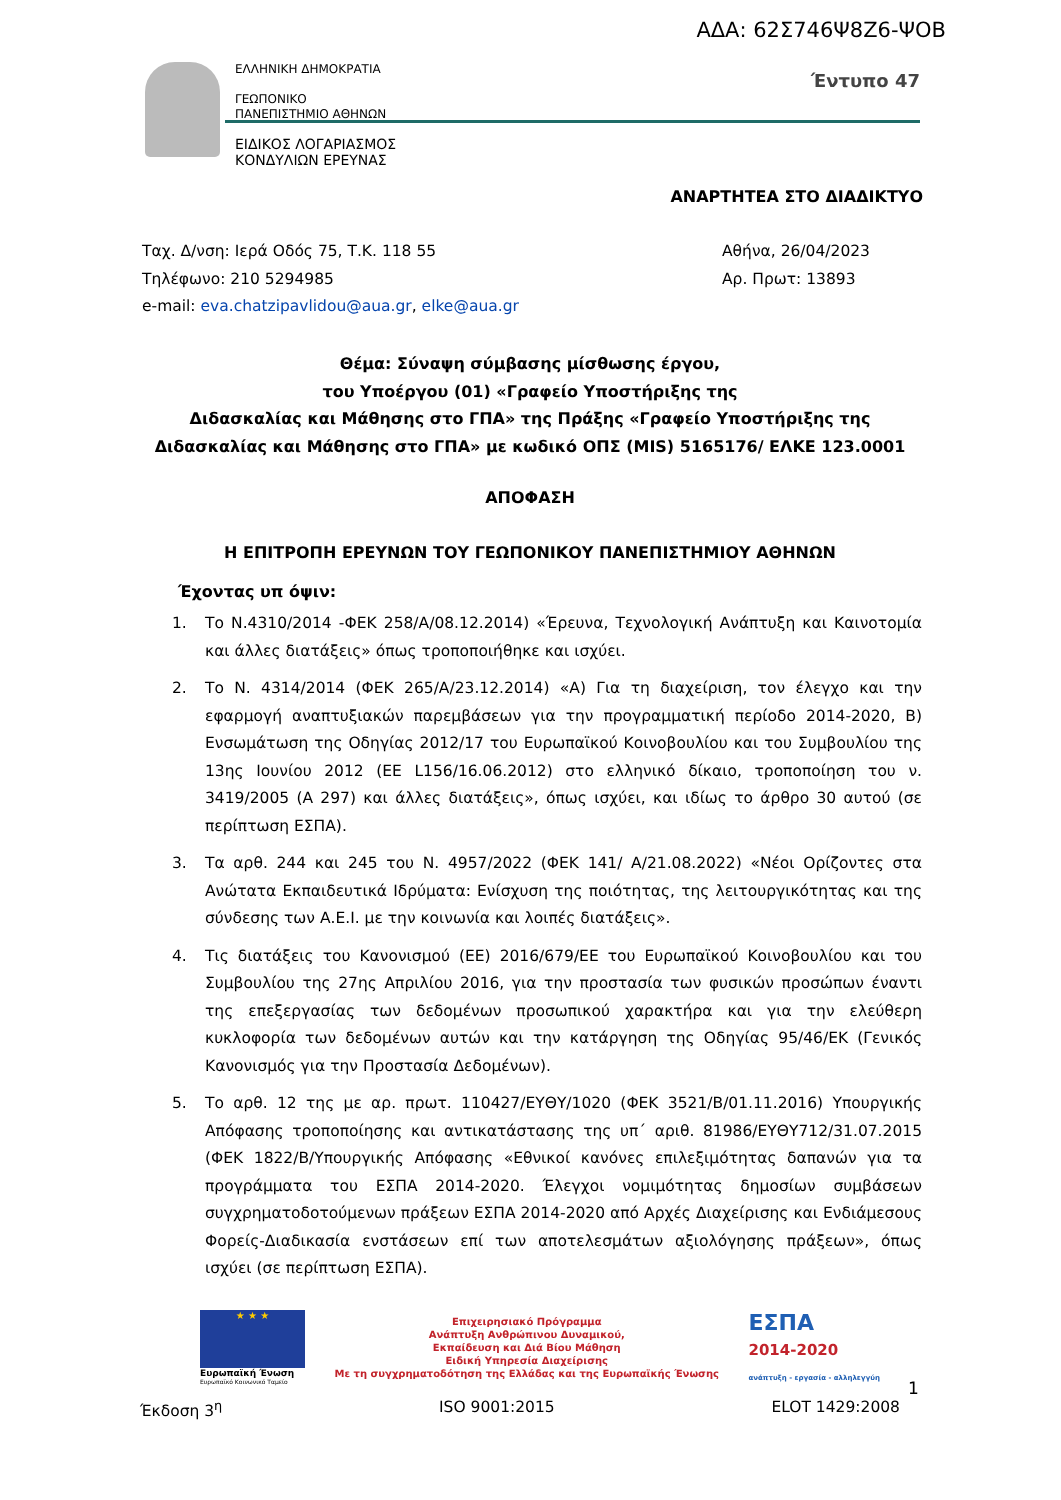ΑΔΑ: 62Σ746Ψ8Ζ6-ΨΟΒ
ΕΛΛΗΝΙΚΗ ΔΗΜΟΚΡΑΤΙΑ
ΓΕΩΠΟΝΙΚΟ
ΠΑΝΕΠΙΣΤΗΜΙΟ ΑΘΗΝΩΝ
ΕΙΔΙΚΟΣ ΛΟΓΑΡΙΑΣΜΟΣ
ΚΟΝΔΥΛΙΩΝ ΕΡΕΥΝΑΣ
Έντυπο 47
ΑΝΑΡΤΗΤΕΑ ΣΤΟ ΔΙΑΔΙΚΤΥΟ
Ταχ. Δ/νση: Ιερά Οδός 75, Τ.Κ. 118 55
Τηλέφωνο: 210 5294985
e-mail: eva.chatzipavlidou@aua.gr, elke@aua.gr
Αθήνα, 26/04/2023
Αρ. Πρωτ: 13893
Θέμα: Σύναψη σύμβασης μίσθωσης έργου,
του Υποέργου (01) «Γραφείο Υποστήριξης της
Διδασκαλίας και Μάθησης στο ΓΠΑ» της Πράξης «Γραφείο Υποστήριξης της
Διδασκαλίας και Μάθησης στο ΓΠΑ» με κωδικό ΟΠΣ (MIS) 5165176/ ΕΛΚΕ 123.0001
ΑΠΟΦΑΣΗ
Η ΕΠΙΤΡΟΠΗ ΕΡΕΥΝΩΝ ΤΟΥ ΓΕΩΠΟΝΙΚΟΥ ΠΑΝΕΠΙΣΤΗΜΙΟΥ ΑΘΗΝΩΝ
Έχοντας υπ όψιν:
1. Το Ν.4310/2014 -ΦΕΚ 258/Α/08.12.2014) «Έρευνα, Τεχνολογική Ανάπτυξη και Καινοτομία και άλλες διατάξεις» όπως τροποποιήθηκε και ισχύει.
2. Το Ν. 4314/2014 (ΦΕΚ 265/Α/23.12.2014) «Α) Για τη διαχείριση, τον έλεγχο και την εφαρμογή αναπτυξιακών παρεμβάσεων για την προγραμματική περίοδο 2014-2020, Β) Ενσωμάτωση της Οδηγίας 2012/17 του Ευρωπαϊκού Κοινοβουλίου και του Συμβουλίου της 13ης Ιουνίου 2012 (ΕΕ L156/16.06.2012) στο ελληνικό δίκαιο, τροποποίηση του ν. 3419/2005 (Α 297) και άλλες διατάξεις», όπως ισχύει, και ιδίως το άρθρο 30 αυτού (σε περίπτωση ΕΣΠΑ).
3. Τα αρθ. 244 και 245 του Ν. 4957/2022 (ΦΕΚ 141/ Α/21.08.2022) «Νέοι Ορίζοντες στα Ανώτατα Εκπαιδευτικά Ιδρύματα: Ενίσχυση της ποιότητας, της λειτουργικότητας και της σύνδεσης των Α.Ε.Ι. με την κοινωνία και λοιπές διατάξεις».
4. Τις διατάξεις του Κανονισμού (ΕΕ) 2016/679/ΕΕ του Ευρωπαϊκού Κοινοβουλίου και του Συμβουλίου της 27ης Απριλίου 2016, για την προστασία των φυσικών προσώπων έναντι της επεξεργασίας των δεδομένων προσωπικού χαρακτήρα και για την ελεύθερη κυκλοφορία των δεδομένων αυτών και την κατάργηση της Οδηγίας 95/46/ΕΚ (Γενικός Κανονισμός για την Προστασία Δεδομένων).
5. Το αρθ. 12 της με αρ. πρωτ. 110427/ΕΥΘΥ/1020 (ΦΕΚ 3521/Β/01.11.2016) Υπουργικής Απόφασης τροποποίησης και αντικατάστασης της υπ΄ αριθ. 81986/ΕΥΘΥ712/31.07.2015 (ΦΕΚ 1822/Β/Υπουργικής Απόφασης «Εθνικοί κανόνες επιλεξιμότητας δαπανών για τα προγράμματα του ΕΣΠΑ 2014-2020. Έλεγχοι νομιμότητας δημοσίων συμβάσεων συγχρηματοδοτούμενων πράξεων ΕΣΠΑ 2014-2020 από Αρχές Διαχείρισης και Ενδιάμεσους Φορείς-Διαδικασία ενστάσεων επί των αποτελεσμάτων αξιολόγησης πράξεων», όπως ισχύει (σε περίπτωση ΕΣΠΑ).
★ ★ ★
Ευρωπαϊκή Ένωση
Ευρωπαϊκό Κοινωνικό Ταμείο
Επιχειρησιακό Πρόγραμμα
Ανάπτυξη Ανθρώπινου Δυναμικού,
Εκπαίδευση και Διά Βίου Μάθηση
Ειδική Υπηρεσία Διαχείρισης
Με τη συγχρηματοδότηση της Ελλάδας και της Ευρωπαϊκής Ένωσης
ΕΣΠΑ
2014-2020
ανάπτυξη - εργασία - αλληλεγγύη
1
Έκδοση 3<sup>η</sup> ISO 9001:2015 ELOT 1429:2008